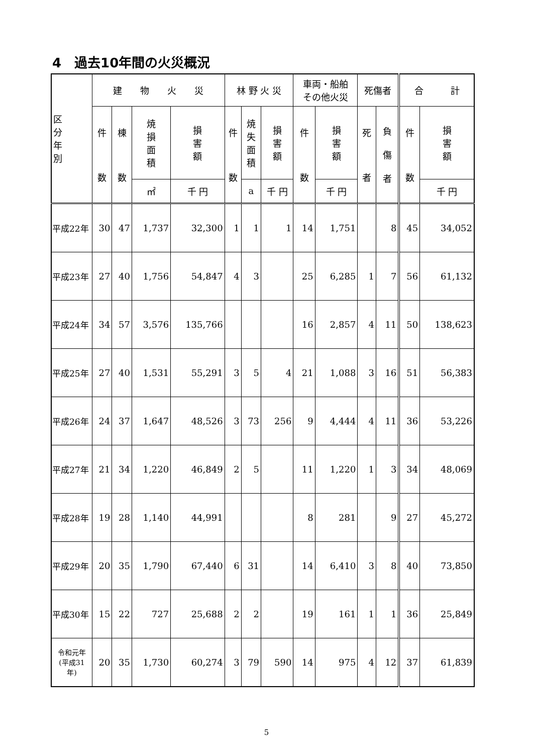4　過去10年間の火災概況
| 区 分 年 別 | 建 物 火 災 | | | | 林 野 火 災 | | | 車両・船舶 その他火災 | | 死傷者 | | 合 計 | |
| --- | --- | --- | --- | --- | --- | --- | --- | --- | --- | --- | --- | --- | --- |
| | 件 数 | 棟 数 | 焼 損 面 積 | 損 害 額 | 件 数 | 焼 失 面 積 | 損 害 額 | 件 数 | 損 害 額 | 死 者 | 負 傷 者 | 件 数 | 損 害 額 |
| | | | ㎡ | 千 円 | | a | 千 円 | | 千 円 | | | | 千 円 |
| 平成22年 | 30 | 47 | 1,737 | 32,300 | 1 | 1 | 1 | 14 | 1,751 | | 8 | 45 | 34,052 |
| 平成23年 | 27 | 40 | 1,756 | 54,847 | 4 | 3 | | 25 | 6,285 | 1 | 7 | 56 | 61,132 |
| 平成24年 | 34 | 57 | 3,576 | 135,766 | | | | 16 | 2,857 | 4 | 11 | 50 | 138,623 |
| 平成25年 | 27 | 40 | 1,531 | 55,291 | 3 | 5 | 4 | 21 | 1,088 | 3 | 16 | 51 | 56,383 |
| 平成26年 | 24 | 37 | 1,647 | 48,526 | 3 | 73 | 256 | 9 | 4,444 | 4 | 11 | 36 | 53,226 |
| 平成27年 | 21 | 34 | 1,220 | 46,849 | 2 | 5 | | 11 | 1,220 | 1 | 3 | 34 | 48,069 |
| 平成28年 | 19 | 28 | 1,140 | 44,991 | | | | 8 | 281 | | 9 | 27 | 45,272 |
| 平成29年 | 20 | 35 | 1,790 | 67,440 | 6 | 31 | | 14 | 6,410 | 3 | 8 | 40 | 73,850 |
| 平成30年 | 15 | 22 | 727 | 25,688 | 2 | 2 | | 19 | 161 | 1 | 1 | 36 | 25,849 |
| 令和元年 (平成31 年) | 20 | 35 | 1,730 | 60,274 | 3 | 79 | 590 | 14 | 975 | 4 | 12 | 37 | 61,839 |
5